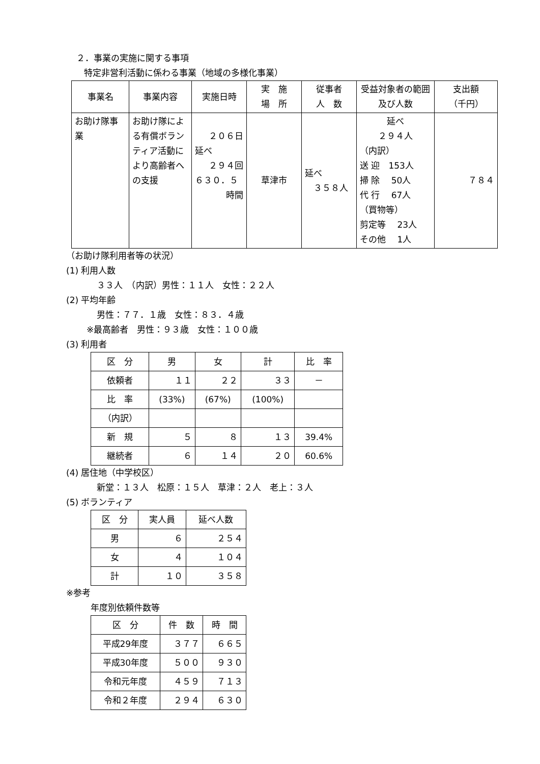２．事業の実施に関する事項
特定非営利活動に係わる事業（地域の多様化事業）
| 事業名 | 事業内容 | 実施日時 | 実 施 場 所 | 従事者 人 数 | 受益対象者の範囲及び人数 | 支出額 （千円） |
| --- | --- | --- | --- | --- | --- | --- |
| お助け隊事業 | お助け隊による有償ボランティア活動により高齢者への支援 | ２０６日 延べ ２９４回 ６３０．５ 時間 | 草津市 | 延べ ３５８人 | 延べ ２９４人 （内訳） 送 迎 153人 掃 除 50人 代 行 67人 （買物等） 剪定等 23人 その他 1人 | ７８４ |
（お助け隊利用者等の状況）
(1) 利用人数
３３人　（内訳）男性：１１人　女性：２２人
(2) 平均年齢
男性：７７．１歳　女性：８３．４歳
※最高齢者　男性：９３歳　女性：１００歳
(3) 利用者
| 区 分 | 男 | 女 | 計 | 比 率 |
| --- | --- | --- | --- | --- |
| 依頼者 | １１ | ２２ | ３３ | － |
| 比 率 | (33%) | (67%) | (100%) | |
| （内訳） | | | | |
| 新 規 | ５ | ８ | １３ | 39.4% |
| 継続者 | ６ | １４ | ２０ | 60.6% |
(4) 居住地（中学校区）
新堂：１３人　松原：１５人　草津：２人　老上：３人
(5) ボランティア
| 区 分 | 実人員 | 延べ人数 |
| --- | --- | --- |
| 男 | ６ | ２５４ |
| 女 | ４ | １０４ |
| 計 | １０ | ３５８ |
※参考
年度別依頼件数等
| 区 分 | 件 数 | 時 間 |
| --- | --- | --- |
| 平成29年度 | ３７７ | ６６５ |
| 平成30年度 | ５００ | ９３０ |
| 令和元年度 | ４５９ | ７１３ |
| 令和２年度 | ２９４ | ６３０ |